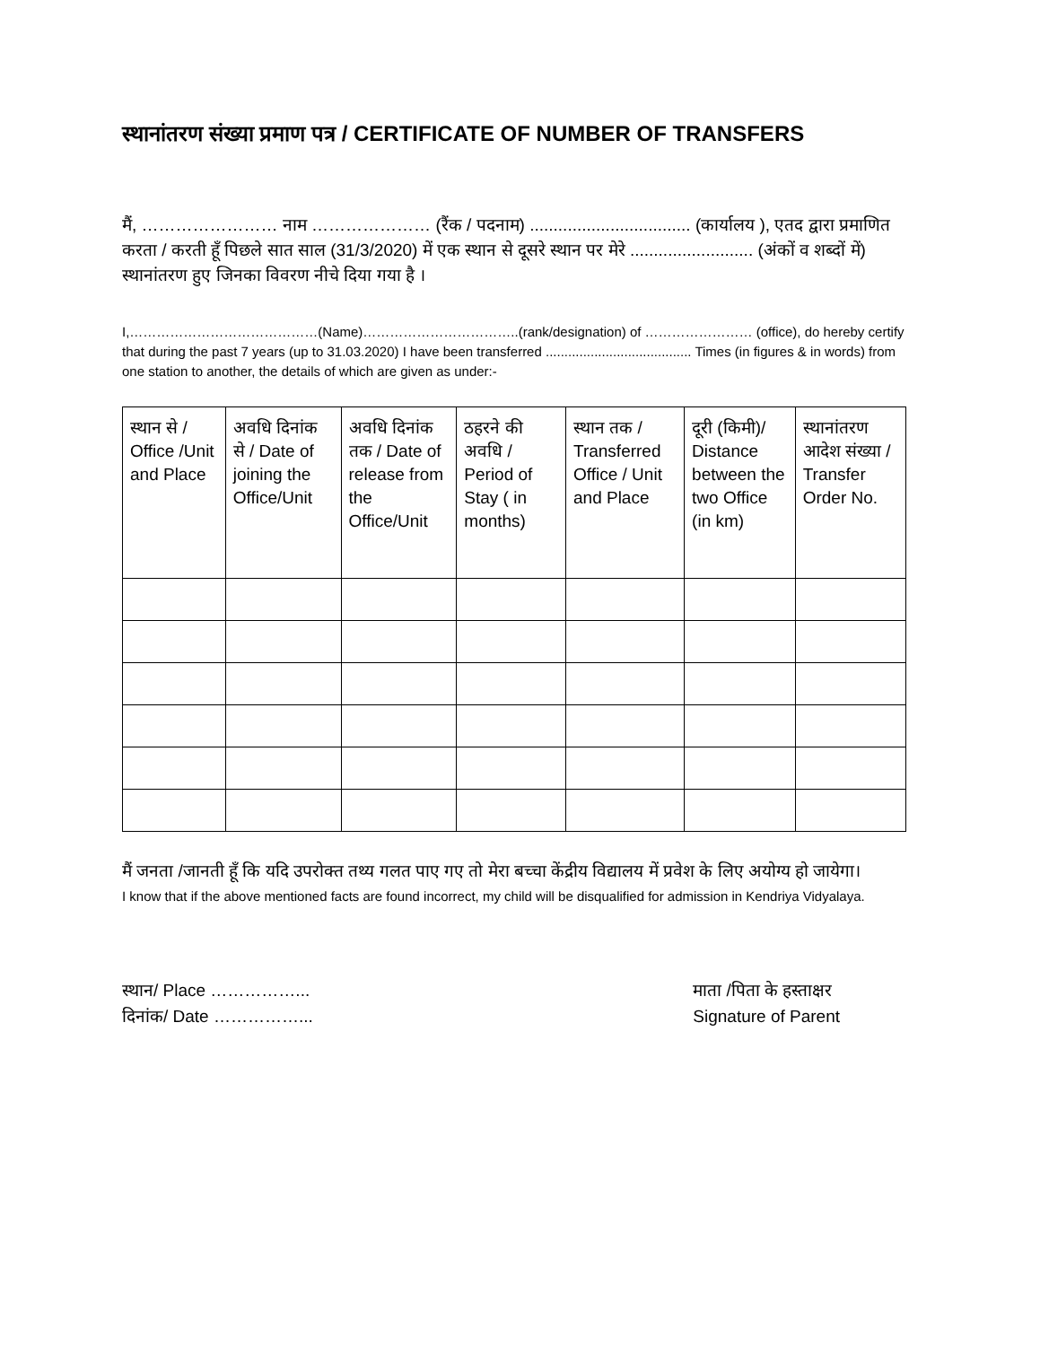स्थानांतरण संख्या प्रमाण पत्र / CERTIFICATE OF NUMBER OF TRANSFERS
मैं, …………………… नाम ………………… (रैंक / पदनाम) .................................. (कार्यालय ), एतद द्वारा प्रमाणित करता / करती हूँ पिछले सात साल (31/3/2020) में एक स्थान से दूसरे स्थान पर मेरे .......................... (अंकों व शब्दों में) स्थानांतरण हुए जिनका विवरण नीचे दिया गया है ।
I,……………………………………(Name)……………………………..(rank/designation) of …………………… (office), do hereby certify that during the past 7 years (up to 31.03.2020) I have been transferred ....................................... Times (in figures & in words) from one station to another, the details of which are given as under:-
| स्थान से / Office /Unit and Place | अवधि दिनांक से / Date of joining the Office/Unit | अवधि दिनांक तक / Date of release from the Office/Unit | ठहरने की अवधि / Period of Stay ( in months) | स्थान तक / Transferred Office / Unit and Place | दूरी (किमी)/ Distance between the two Office (in km) | स्थानांतरण आदेश संख्या / Transfer Order No. |
| --- | --- | --- | --- | --- | --- | --- |
मैं जनता /जानती हूँ कि यदि उपरोक्त तथ्य गलत पाए गए तो मेरा बच्चा केंद्रीय विद्यालय में प्रवेश के लिए अयोग्य हो जायेगा।
I know that if the above mentioned facts are found incorrect, my child will be disqualified for admission in Kendriya Vidyalaya.
स्थान/ Place ……………...
दिनांक/ Date ……………...
माता /पिता के हस्ताक्षर
Signature of Parent